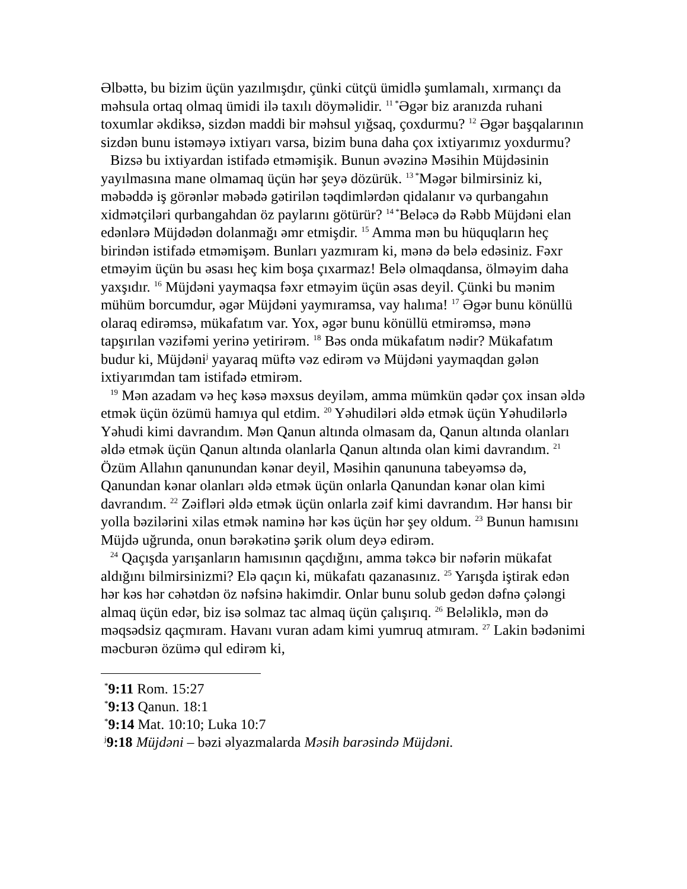Əlbəttə, bu bizim üçün yazılmışdır, çünki cütçü ümidlə şumlamalı, xırmançı da məhsula ortaq olmaq ümidi ilə taxılı döyməlidir. <sup>11 *</sup>Əgər biz aranızda ruhani toxumlar əkdiksə, sizdən maddi bir məhsul yığsaq, çoxdurmu? <sup>12</sup> Əgər başqalarının sizdən bunu istəməyə ixtiyarı varsa, bizim buna daha çox ixtiyarımız yoxdurmu?
Bizsə bu ixtiyardan istifadə etməmişik. Bunun əvəzinə Məsihin Müjdəsinin yayılmasına mane olmamaq üçün hər şeyə dözürük. <sup>13 *</sup>Məgər bilmirsiniz ki, məbəddə iş görənlər məbədə gətirilən təqdimlərdən qidalanır və qurbangahın xidmətçiləri qurbangahdan öz paylarını götürür? <sup>14 *</sup>Beləcə də Rəbb Müjdəni elan edənlərə Müjdədən dolanmağı əmr etmişdir. <sup>15</sup> Amma mən bu hüquqların heç birindən istifadə etməmişəm. Bunları yazmıram ki, mənə də belə edəsiniz. Fəxr etməyim üçün bu əsası heç kim boşa çıxarmaz! Belə olmaqdansa, ölməyim daha yaxşıdır. <sup>16</sup> Müjdəni yaymaqsa fəxr etməyim üçün əsas deyil. Çünki bu mənim mühüm borcumdur, əgər Müjdəni yaymıramsa, vay halıma! <sup>17</sup> Əgər bunu könüllü olaraq edirəmsə, mükafatım var. Yox, əgər bunu könüllü etmirəmsə, mənə tapşırılan vəzifəmi yerinə yetirirəm. <sup>18</sup> Bəs onda mükafatım nədir? Mükafatım budur ki, Müjdəni<sup>j</sup> yayaraq müftə vəz edirəm və Müjdəni yaymaqdan gələn ixtiyarımdan tam istifadə etmirəm.
<sup>19</sup> Mən azadam və heç kəsə məxsus deyiləm, amma mümkün qədər çox insan əldə etmək üçün özümü hamıya qul etdim. <sup>20</sup> Yəhudiləri əldə etmək üçün Yəhudilərlə Yəhudi kimi davrandım. Mən Qanun altında olmasam da, Qanun altında olanları əldə etmək üçün Qanun altında olanlarla Qanun altında olan kimi davrandım. <sup>21</sup> Özüm Allahın qanunundan kənar deyil, Məsihin qanununa tabeyəmsə də, Qanundan kənar olanları əldə etmək üçün onlarla Qanundan kənar olan kimi davrandım. <sup>22</sup> Zəifləri əldə etmək üçün onlarla zəif kimi davrandım. Hər hansı bir yolla bəzilərini xilas etmək naminə hər kəs üçün hər şey oldum. <sup>23</sup> Bunun hamısını Müjdə uğrunda, onun bərəkətinə şərik olum deyə edirəm.
<sup>24</sup> Qaçışda yarışanların hamısının qaçdığını, amma təkcə bir nəfərin mükafat aldığını bilmirsinizmi? Elə qaçın ki, mükafatı qazanasınız. <sup>25</sup> Yarışda iştirak edən hər kəs hər cəhətdən öz nəfsinə hakimdir. Onlar bunu solub gedən dəfnə çələngi almaq üçün edər, biz isə solmaz tac almaq üçün çalışırıq. <sup>26</sup> Beləliklə, mən də məqsədsiz qaçmıram. Havanı vuran adam kimi yumruq atmıram. <sup>27</sup> Lakin bədənimi məcburən özümə qul edirəm ki,
<sup>*</sup> 9:11 Rom. 15:27
<sup>*</sup> 9:13 Qanun. 18:1
<sup>*</sup> 9:14 Mat. 10:10; Luka 10:7
<sup>j</sup> 9:18 Müjdəni – bəzi əlyazmalarda Məsih barəsində Müjdəni.